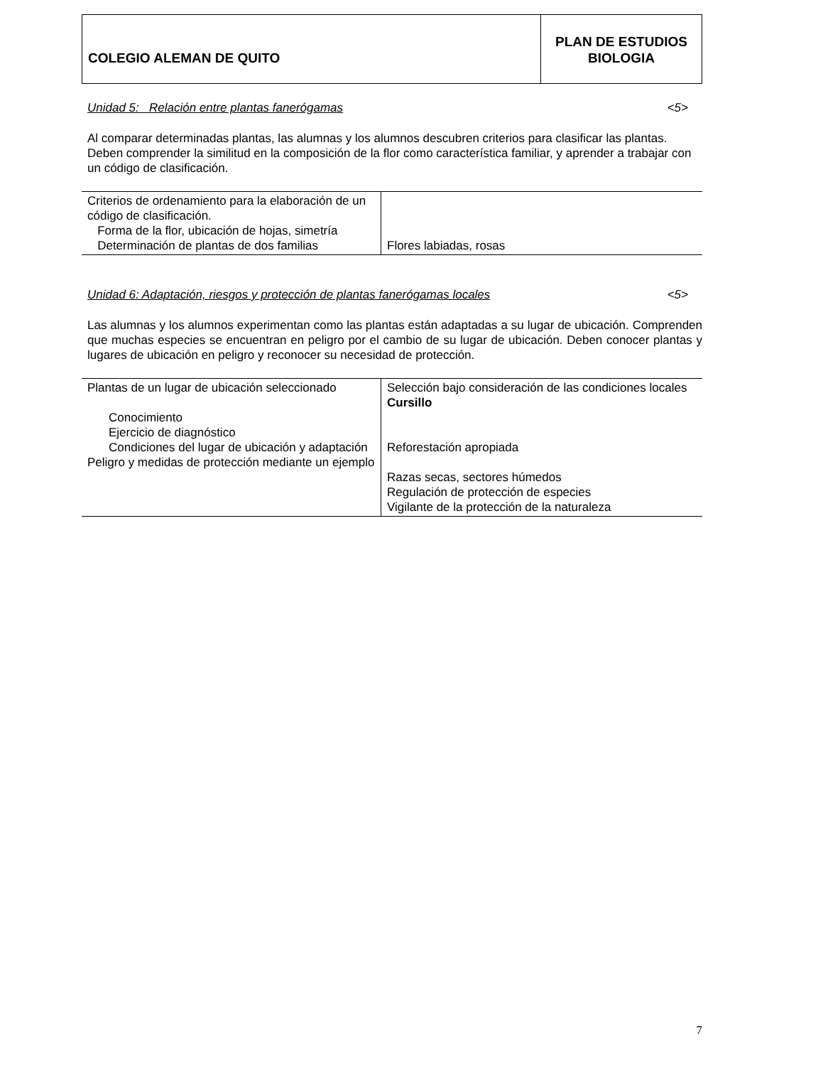COLEGIO ALEMAN DE QUITO
PLAN DE ESTUDIOS
BIOLOGIA
Unidad 5: Relación entre plantas fanerógamas <5>
Al comparar determinadas plantas, las alumnas y los alumnos descubren criterios para clasificar las plantas. Deben comprender la similitud en la composición de la flor como característica familiar, y aprender a trabajar con un código de clasificación.
| Criterios de ordenamiento para la elaboración de un código de clasificación. Forma de la flor, ubicación de hojas, simetría Determinación de plantas de dos familias | Flores labiadas, rosas |
Unidad 6: Adaptación, riesgos y protección de plantas fanerógamas locales <5>
Las alumnas y los alumnos experimentan como las plantas están adaptadas a su lugar de ubicación. Comprenden que muchas especies se encuentran en peligro por el cambio de su lugar de ubicación. Deben conocer plantas y lugares de ubicación en peligro y reconocer su necesidad de protección.
| Plantas de un lugar de ubicación seleccionado Conocimiento Ejercicio de diagnóstico Condiciones del lugar de ubicación y adaptación Peligro y medidas de protección mediante un ejemplo | Selección bajo consideración de las condiciones locales Cursillo Reforestación apropiada Razas secas, sectores húmedos Regulación de protección de especies Vigilante de la protección de la naturaleza |
7